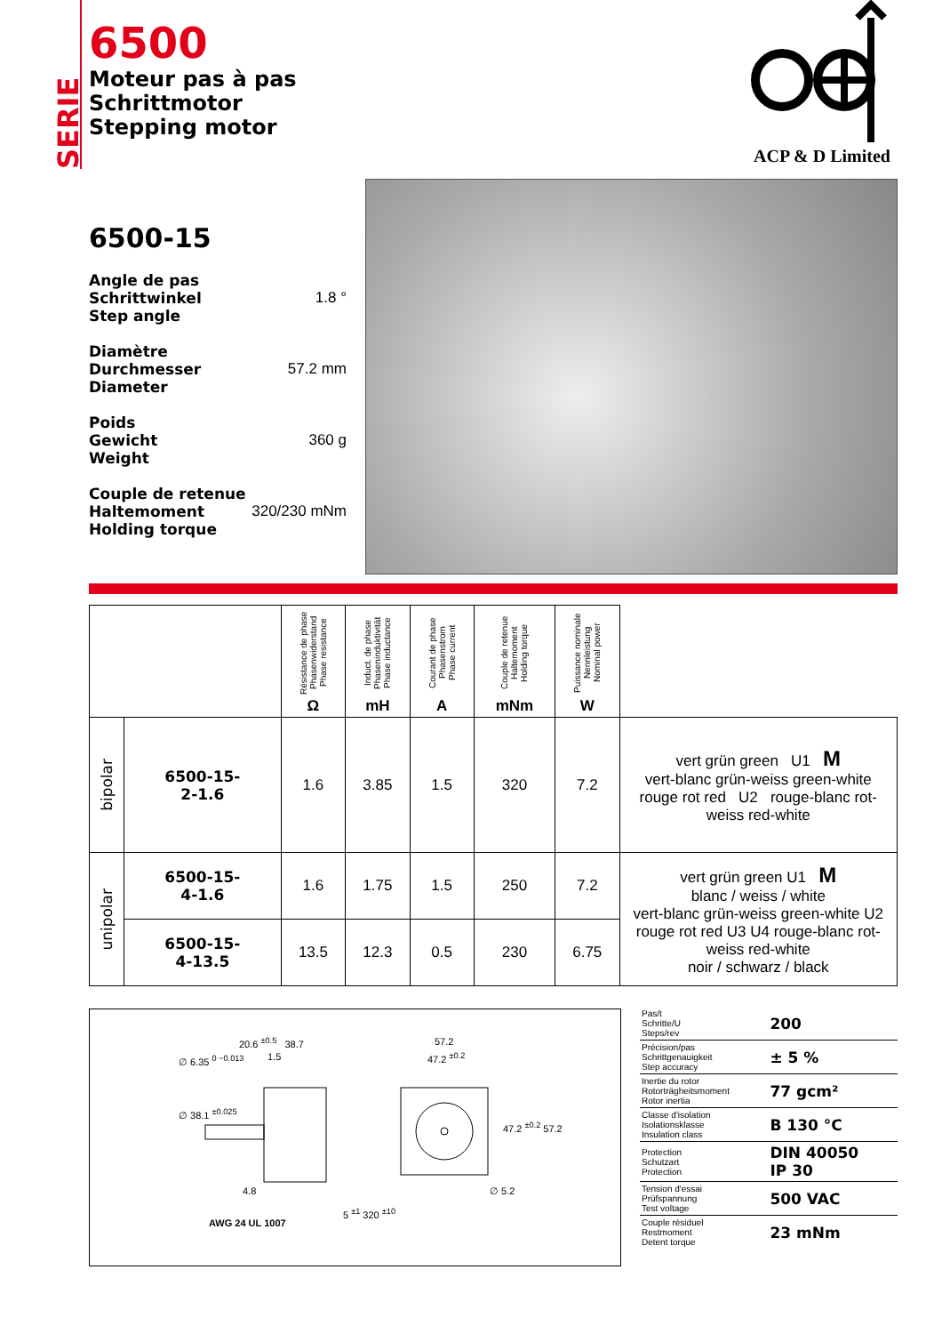SERIE
6500
Moteur pas à pas
Schrittmotor
Stepping motor
ACP & D Limited
6500-15
Angle de pas
Schrittwinkel
Step angle 1.8 °
Diamètre
Durchmesser
Diameter 57.2 mm
Poids
Gewicht
Weight 360 g
Couple de retenue
Haltemoment
Holding torque 320/230 mNm
| | | Résistance de phase Phasenwiderstand Phase resistance Ω | Induct. de phase Phaseninduktivität Phase inductance mH | Courant de phase Phasenstrom Phase current A | Couple de retenue Haltemoment Holding torque mNm | Puissance nominale Nennleistung Nominal power W | |
| --- | --- | --- | --- | --- | --- | --- | --- |
| bipolar | 6500-15- 2-1.6 | 1.6 | 3.85 | 1.5 | 320 | 7.2 | vert grün green U1 M vert-blanc grün-weiss green-white rouge rot red U2 rouge-blanc rot-weiss red-white |
| unipolar | 6500-15- 4-1.6 | 1.6 | 1.75 | 1.5 | 250 | 7.2 | vert grün green U1 M blanc / weiss / white vert-blanc grün-weiss green-white U2 rouge rot red U3 U4 rouge-blanc rot-weiss red-white noir / schwarz / black |
| | 6500-15- 4-13.5 | 13.5 | 12.3 | 0.5 | 230 | 6.75 | |
20.6 <sup>±0.5</sup> 38.7
1.5
∅ 6.35 <sup>0 −0.013</sup>
∅ 38.1 <sup>±0.025</sup>
4.8
AWG 24 UL 1007
5 <sup>±1</sup> 320 <sup>±10</sup>
57.2
47.2 <sup>±0.2</sup>
47.2 <sup>±0.2</sup> 57.2
∅ 5.2
| Pas/t Schritte/U Steps/rev | 200 |
| Précision/pas Schrittgenauigkeit Step accuracy | ± 5 % |
| Inertie du rotor Rotorträgheitsmoment Rotor inertia | 77 gcm² |
| Classe d'isolation Isolationsklasse Insulation class | B 130 °C |
| Protection Schutzart Protection | DIN 40050 IP 30 |
| Tension d'essai Prüfspannung Test voltage | 500 VAC |
| Couple résiduel Restmoment Detent torque | 23 mNm |